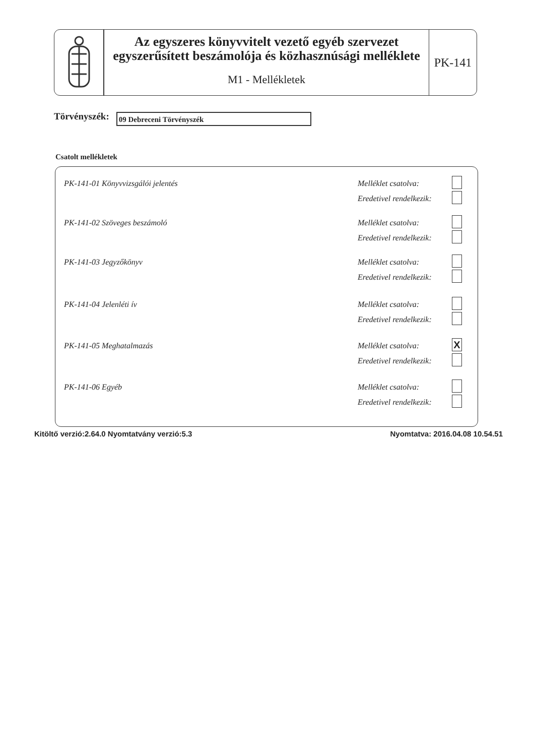Az egyszeres könyvvitelt vezető egyéb szervezet
egyszerűsített beszámolója és közhasznúsági melléklete
M1 - Mellékletek
PK-141
Törvényszék:
09 Debreceni Törvényszék
Csatolt mellékletek
PK-141-01 Könyvvizsgálói jelentés Melléklet csatolva:
Eredetivel rendelkezik:
PK-141-02 Szöveges beszámoló Melléklet csatolva:
Eredetivel rendelkezik:
PK-141-03 Jegyzőkönyv Melléklet csatolva:
Eredetivel rendelkezik:
PK-141-04 Jelenléti ív Melléklet csatolva:
Eredetivel rendelkezik:
PK-141-05 Meghatalmazás Melléklet csatolva: X
Eredetivel rendelkezik:
PK-141-06 Egyéb Melléklet csatolva:
Eredetivel rendelkezik:
Kitöltő verzió:2.64.0 Nyomtatvány verzió:5.3 Nyomtatva: 2016.04.08 10.54.51